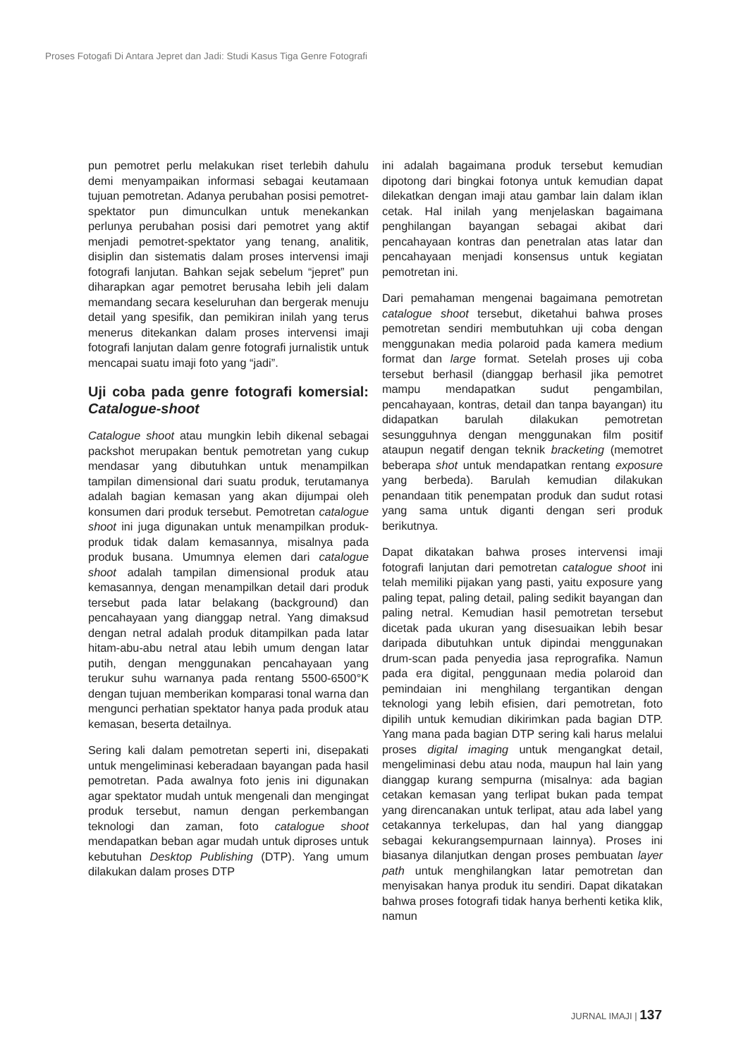Proses Fotogafi Di Antara Jepret dan Jadi: Studi Kasus Tiga Genre Fotografi
pun pemotret perlu melakukan riset terlebih dahulu demi menyampaikan informasi sebagai keutamaan tujuan pemotretan. Adanya perubahan posisi pemotret-spektator pun dimunculkan untuk menekankan perlunya perubahan posisi dari pemotret yang aktif menjadi pemotret-spektator yang tenang, analitik, disiplin dan sistematis dalam proses intervensi imaji fotografi lanjutan. Bahkan sejak sebelum “jepret” pun diharapkan agar pemotret berusaha lebih jeli dalam memandang secara keseluruhan dan bergerak menuju detail yang spesifik, dan pemikiran inilah yang terus menerus ditekankan dalam proses intervensi imaji fotografi lanjutan dalam genre fotografi jurnalistik untuk mencapai suatu imaji foto yang “jadi”.
Uji coba pada genre fotografi komersial: Catalogue-shoot
Catalogue shoot atau mungkin lebih dikenal sebagai packshot merupakan bentuk pemotretan yang cukup mendasar yang dibutuhkan untuk menampilkan tampilan dimensional dari suatu produk, terutamanya adalah bagian kemasan yang akan dijumpai oleh konsumen dari produk tersebut. Pemotretan catalogue shoot ini juga digunakan untuk menampilkan produk-produk tidak dalam kemasannya, misalnya pada produk busana. Umumnya elemen dari catalogue shoot adalah tampilan dimensional produk atau kemasannya, dengan menampilkan detail dari produk tersebut pada latar belakang (background) dan pencahayaan yang dianggap netral. Yang dimaksud dengan netral adalah produk ditampilkan pada latar hitam-abu-abu netral atau lebih umum dengan latar putih, dengan menggunakan pencahayaan yang terukur suhu warnanya pada rentang 5500-6500°K dengan tujuan memberikan komparasi tonal warna dan mengunci perhatian spektator hanya pada produk atau kemasan, beserta detailnya.
Sering kali dalam pemotretan seperti ini, disepakati untuk mengeliminasi keberadaan bayangan pada hasil pemotretan. Pada awalnya foto jenis ini digunakan agar spektator mudah untuk mengenali dan mengingat produk tersebut, namun dengan perkembangan teknologi dan zaman, foto catalogue shoot mendapatkan beban agar mudah untuk diproses untuk kebutuhan Desktop Publishing (DTP). Yang umum dilakukan dalam proses DTP
ini adalah bagaimana produk tersebut kemudian dipotong dari bingkai fotonya untuk kemudian dapat dilekatkan dengan imaji atau gambar lain dalam iklan cetak. Hal inilah yang menjelaskan bagaimana penghilangan bayangan sebagai akibat dari pencahayaan kontras dan penetralan atas latar dan pencahayaan menjadi konsensus untuk kegiatan pemotretan ini.
Dari pemahaman mengenai bagaimana pemotretan catalogue shoot tersebut, diketahui bahwa proses pemotretan sendiri membutuhkan uji coba dengan menggunakan media polaroid pada kamera medium format dan large format. Setelah proses uji coba tersebut berhasil (dianggap berhasil jika pemotret mampu mendapatkan sudut pengambilan, pencahayaan, kontras, detail dan tanpa bayangan) itu didapatkan barulah dilakukan pemotretan sesungguhnya dengan menggunakan film positif ataupun negatif dengan teknik bracketing (memotret beberapa shot untuk mendapatkan rentang exposure yang berbeda). Barulah kemudian dilakukan penandaan titik penempatan produk dan sudut rotasi yang sama untuk diganti dengan seri produk berikutnya.
Dapat dikatakan bahwa proses intervensi imaji fotografi lanjutan dari pemotretan catalogue shoot ini telah memiliki pijakan yang pasti, yaitu exposure yang paling tepat, paling detail, paling sedikit bayangan dan paling netral. Kemudian hasil pemotretan tersebut dicetak pada ukuran yang disesuaikan lebih besar daripada dibutuhkan untuk dipindai menggunakan drum-scan pada penyedia jasa reprografika. Namun pada era digital, penggunaan media polaroid dan pemindaian ini menghilang tergantikan dengan teknologi yang lebih efisien, dari pemotretan, foto dipilih untuk kemudian dikirimkan pada bagian DTP. Yang mana pada bagian DTP sering kali harus melalui proses digital imaging untuk mengangkat detail, mengeliminasi debu atau noda, maupun hal lain yang dianggap kurang sempurna (misalnya: ada bagian cetakan kemasan yang terlipat bukan pada tempat yang direncanakan untuk terlipat, atau ada label yang cetakannya terkelupas, dan hal yang dianggap sebagai kekurangsempurnaan lainnya). Proses ini biasanya dilanjutkan dengan proses pembuatan layer path untuk menghilangkan latar pemotretan dan menyisakan hanya produk itu sendiri. Dapat dikatakan bahwa proses fotografi tidak hanya berhenti ketika klik, namun
JURNAL IMAJI | 137